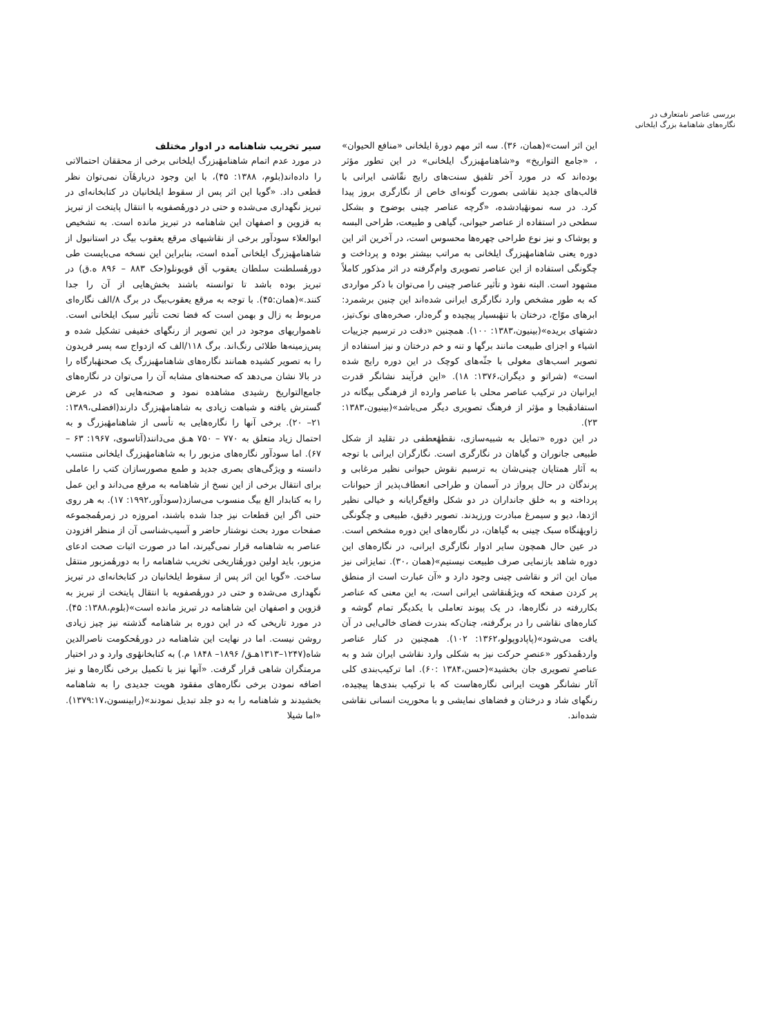بررسی عناصر نامتعارف در
نگاره‌های شاهنامهٔ بزرگ ایلخانی
این اثر است»(همان، ۳۶). سه اثر مهم دورهٔ ایلخانی «منافع الحیوان» ، «جامع التواریخ» و«شاهنامهٔبزرگ ایلخانی» در این تطور مؤثر بوده‌اند که در مورد آخر تلفیق سنت‌های رایج نقّاشی ایرانی با قالب‌های جدید نقاشی بصورت گونه‌ای خاص از نگارگری بروز پیدا کرد. در سه نمونهٔیادشده، «گرچه عناصر چینی بوضوح و بشکل سطحی در استفاده از عناصر حیوانی، گیاهی و طبیعت، طراحی البسه و پوشاک و نیز نوع طراحی چهره‌ها محسوس است، در آخرین اثر این دوره یعنی شاهنامهٔبزرگ ایلخانی به مراتب بیشتر بوده و پرداخت و چگونگی استفاده از این عناصر تصویری وام‌گرفته در اثر مذکور کاملاً مشهود است. البته نفوذ و تأثیر عناصر چینی را می‌توان با ذکر مواردی که به طور مشخص وارد نگارگری ایرانی شده‌اند این چنین برشمرد: ابرهای موّاج، درختان با تنهٔبسیار پیچیده و گره‌دار، صخره‌های نوک‌تیز، دشتهای بریده»(بینیون،۱۳۸۳: ۱۰۰). همچنین «دقت در ترسیم جزییات اشیاء و اجزای طبیعت مانند برگها و تنه و خم درختان و نیز استفاده از تصویر اسب‌های مغولی با جثّه‌های کوچک در این دوره رایج شده است» (شراتو و دیگران،۱۳۷۶: ۱۸). «این فرآیند نشانگر قدرت ایرانیان در ترکیب عناصر محلی با عناصر وارده از فرهنگی بیگانه در استفادهٔبجا و مؤثر از فرهنگ تصویری دیگر می‌باشد»(بینیون،۱۳۸۳: ۲۳).
در این دوره «تمایل به شبیه‌سازی، نقطهٔعطفی در تقلید از شکل طبیعی جانوران و گیاهان در نگارگری است. نگارگران ایرانی با توجه به آثار همتایان چینی‌شان به ترسیم نقوش حیوانی نظیر مرغابی و پرندگان در حال پرواز در آسمان و طراحی انعطاف‌پذیر از حیوانات پرداخته و به خلق جانداران در دو شکل واقع‌گرایانه و خیالی نظیر اژدها، دیو و سیمرغ مبادرت ورزیدند. تصویر دقیق، طبیعی و چگونگی زاویهٔنگاه سبک چینی به گیاهان، در نگاره‌های این دوره مشخص است. در عین حال همچون سایر ادوار نگارگری ایرانی، در نگاره‌های این دوره شاهد بازنمایی صرف طبیعت نیستیم»(همان ،۳۰). تمایزاتی نیز میان این اثر و نقاشی چینی وجود دارد و «آن عبارت است از منطق پر کردن صفحه که ویژهٔنقاشی ایرانی است، به این معنی که عناصر بکاررفته در نگاره‌ها، در یک پیوند تعاملی با یکدیگر تمام گوشه و کناره‌های نقاشی را در برگرفته، چنان‌که بندرت فضای خالی‌ایی در آن یافت می‌شود»(پاپادوپولو،۱۳۶۲: ۱۰۲). همچنین در کنار عناصر واردهٔمذکور «عنصرِ حرکت نیز به شکلی وارد نقاشی ایران شد و به عناصرِ تصویری جان بخشید»(حسن،۱۳۸۴ :۶۰). اما ترکیب‌بندی کلی آثار نشانگر هویت ایرانی نگاره‌هاست که با ترکیب بندی‌ها پیچیده، رنگهای شاد و درختان و فضاهای نمایشی و با محوریت انسانی نقاشی شده‌اند.
سیر تخریب شاهنامه در ادوار مختلف
در مورد عدم اتمام شاهنامهٔبزرگ ایلخانی برخی از محققان احتمالاتی را داده‌اند(بلوم، ۱۳۸۸: ۴۵)، با این وجود دربارهٔآن نمی‌توان نظر قطعی داد. «گویا این اثر پس از سقوط ایلخانیان در کتابخانه‌ای در تبریز نگهداری می‌شده و حتی در دورهٔصفویه با انتقال پایتخت از تبریز به قزوین و اصفهان این شاهنامه در تبریز مانده است. به تشخیص ابوالعلاء سودآور برخی از نقاشیهای مرقع یعقوب بیگ در استانبول از شاهنامهٔبزرگ ایلخانی آمده است، بنابراین این نسخه می‌بایست طی دورهٔسلطنت سلطان یعقوب آق قویونلو(حک ۸۸۳ – ۸۹۶ ه.ق) در تبریز بوده باشد تا توانسته باشند بخش‌هایی از آن را جدا کنند.»(همان:۴۵). با توجه به مرقع یعقوب‌بیگ در برگ ۸/الف نگاره‌ای مربوط به زال و بهمن است که فضا تحت تأثیر سبک ایلخانی است. ناهمواریهای موجود در این تصویر از رنگهای خفیفی تشکیل شده و پس‌زمینه‌ها طلائی رنگ‌اند. برگ ۱۱۸/الف که ازدواج سه پسر فریدون را به تصویر کشیده همانند نگاره‌های شاهنامهٔبزرگ یک صحنهٔبارگاه را در بالا نشان می‌دهد که صحنه‌های مشابه آن را می‌توان در نگاره‌های جامع‌التواریخ رشیدی مشاهده نمود و صحنه‌هایی که در عرض گسترش یافته و شباهت زیادی به شاهنامهٔبزرگ دارند(افضلی،۱۳۸۹: ۲۱– ۲۰). برخی آنها را نگاره‌هایی به تأسی از شاهنامهٔبزرگ و به احتمال زیاد متعلق به ۷۷۰ – ۷۵۰ هـق می‌دانند(آتاسوی، ۱۹۶۷: ۶۳ – ۶۷). اما سودآور نگاره‌های مزبور را به شاهنامهٔبزرگ ایلخانی منتسب دانسته و ویژگی‌های بصری جدید و طمع مصورسازان کتب را عاملی برای انتقال برخی از این نسخ از شاهنامه به مرقع می‌داند و این عمل را به کتابدار الغ بیگ منسوب می‌سازد(سودآور،۱۹۹۲: ۱۷). به هر روی حتی اگر این قطعات نیز جدا شده باشند، امروزه در زمرهٔمجموعه صفحات مورد بحث نوشتار حاضر و آسیب‌شناسی آن از منظر افزودن عناصر به شاهنامه قرار نمی‌گیرند، اما در صورت اثبات صحت ادعای مزبور، باید اولین دورهٔتاریخی تخریب شاهنامه را به دورهٔمزبور منتقل ساخت. «گویا این اثر پس از سقوط ایلخانیان در کتابخانه‌ای در تبریز نگهداری می‌شده و حتی در دورهٔصفویه با انتقال پایتخت از تبریز به قزوین و اصفهان این شاهنامه در تبریز مانده است»(بلوم،۱۳۸۸: ۴۵). در مورد تاریخی که در این دوره بر شاهنامه گذشته نیز چیز زیادی روشن نیست. اما در نهایت این شاهنامه در دورهٔحکومت ناصرالدین شاه(۱۲۴۷–۱۳۱۳هـق/ ۱۸۹۶– ۱۸۴۸ م.) به کتابخانهٔوی وارد و در اختیار مرمتگران شاهی قرار گرفت. «آنها نیز با تکمیل برخی نگاره‌ها و نیز اضافه نمودن برخی نگاره‌های مفقود هویت جدیدی را به شاهنامه بخشیدند و شاهنامه را به دو جلد تبدیل نمودند»(رابینسون،۱۳۷۹:۱۷). «اما شیلا